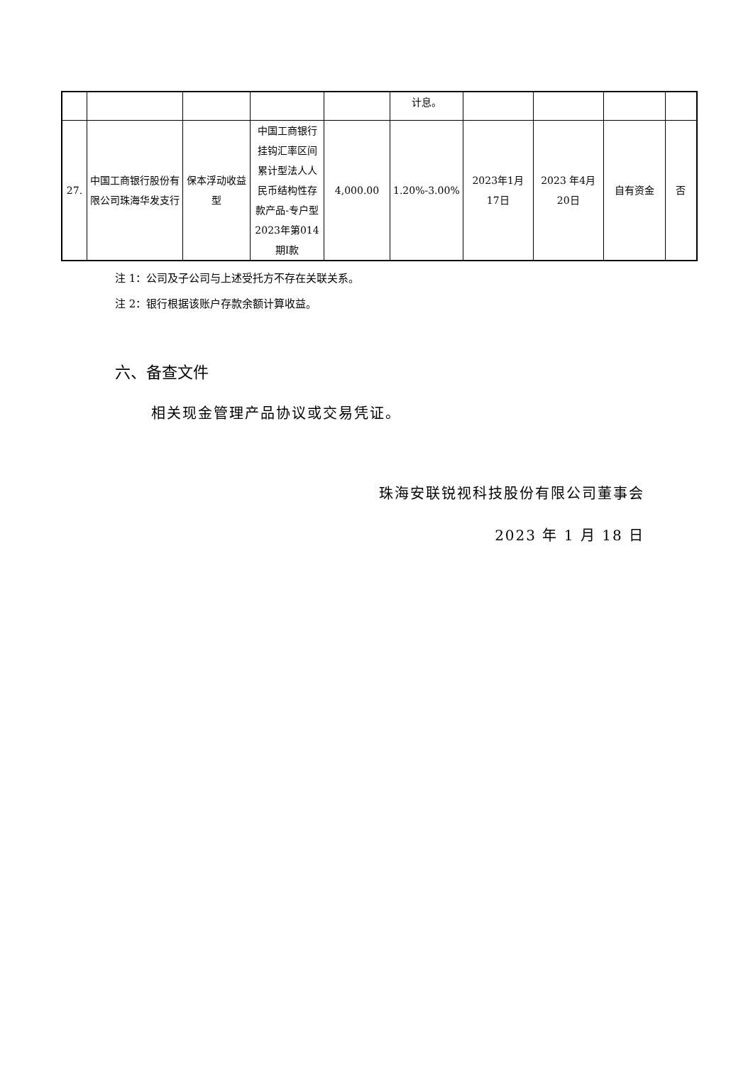| | | | | | 计息。 | | | | |
| 27. | 中国工商银行股份有限公司珠海华发支行 | 保本浮动收益型 | 中国工商银行挂钩汇率区间累计型法人人民币结构性存款产品-专户型2023年第014期I款 | 4,000.00 | 1.20%-3.00% | 2023年1月17日 | 2023 年4月20日 | 自有资金 | 否 |
注 1：公司及子公司与上述受托方不存在关联关系。
注 2：银行根据该账户存款余额计算收益。
六、备查文件
相关现金管理产品协议或交易凭证。
珠海安联锐视科技股份有限公司董事会
2023 年 1 月 18 日